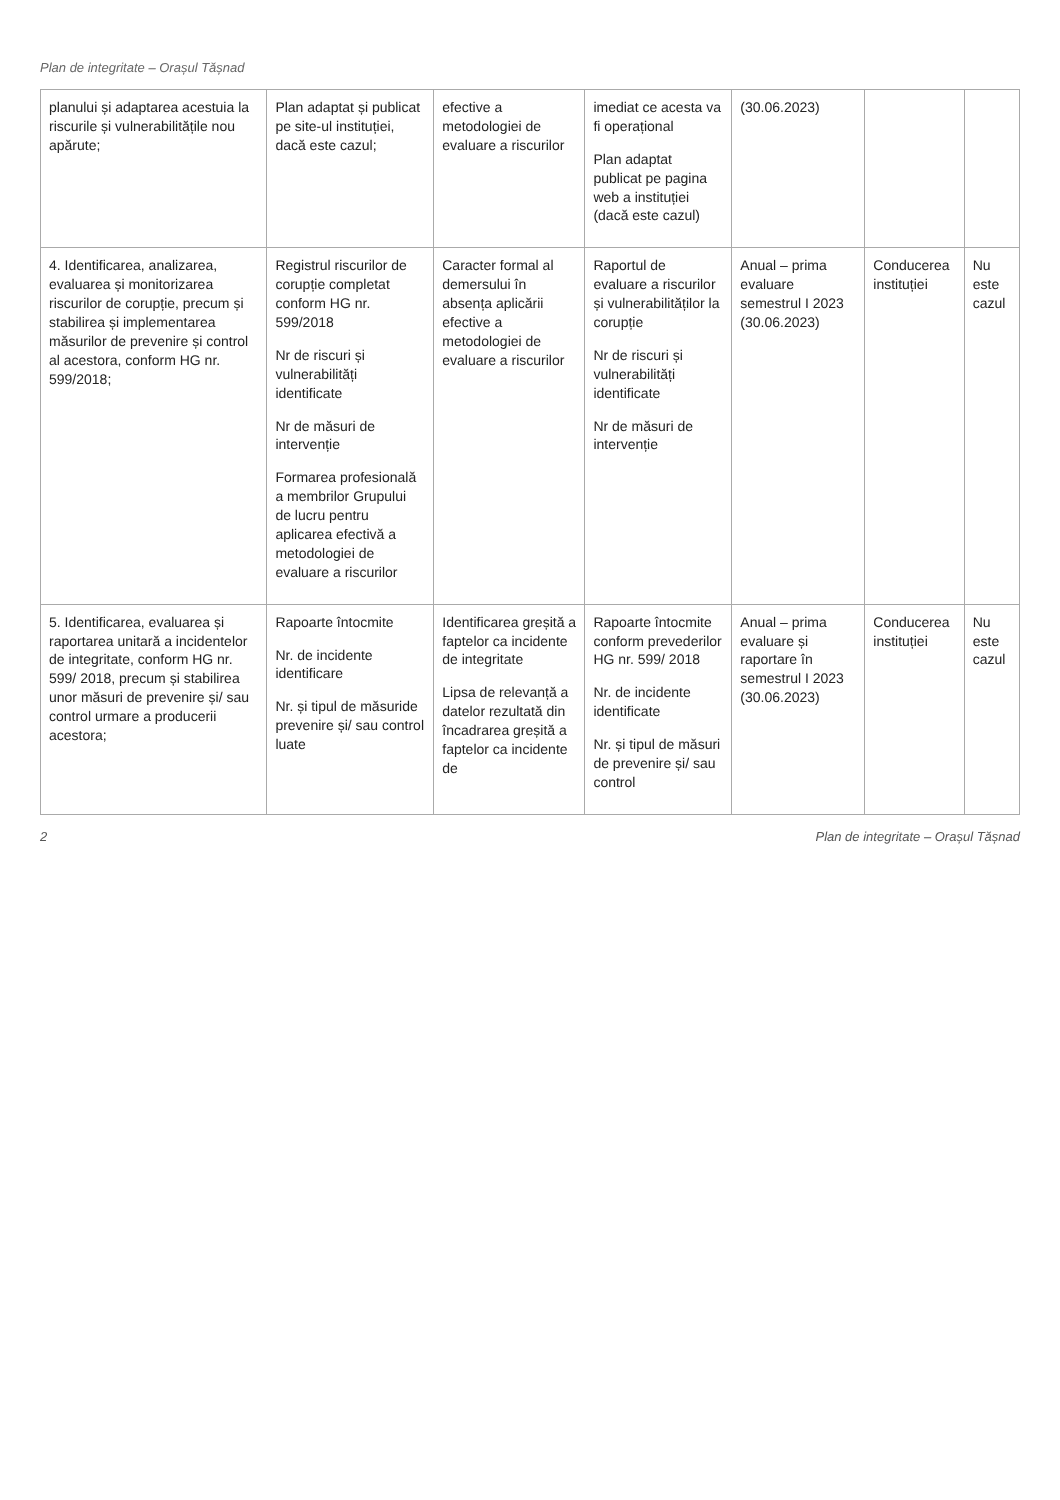Plan de integritate – Orașul Tășnad
| planului și adaptarea acestuia la riscurile și vulnerabilitățile nou apărute; | Plan adaptat și publicat pe site-ul instituției, dacă este cazul; | efective a metodologiei de evaluare a riscurilor | imediat ce acesta va fi operațional Plan adaptat publicat pe pagina web a instituției (dacă este cazul) | (30.06.2023) | | |
| 4. Identificarea, analizarea, evaluarea și monitorizarea riscurilor de corupție, precum și stabilirea și implementarea măsurilor de prevenire și control al acestora, conform HG nr. 599/2018; | Registrul riscurilor de corupție completat conform HG nr. 599/2018 Nr de riscuri și vulnerabilități identificate Nr de măsuri de intervenție Formarea profesională a membrilor Grupului de lucru pentru aplicarea efectivă a metodologiei de evaluare a riscurilor | Caracter formal al demersului în absența aplicării efective a metodologiei de evaluare a riscurilor | Raportul de evaluare a riscurilor și vulnerabilităților la corupție Nr de riscuri și vulnerabilități identificate Nr de măsuri de intervenție | Anual – prima evaluare semestrul I 2023 (30.06.2023) | Conducerea instituției | Nu este cazul |
| 5. Identificarea, evaluarea și raportarea unitară a incidentelor de integritate, conform HG nr. 599/ 2018, precum și stabilirea unor măsuri de prevenire și/ sau control urmare a producerii acestora; | Rapoarte întocmite Nr. de incidente identificare Nr. și tipul de măsuride prevenire și/ sau control luate | Identificarea greșită a faptelor ca incidente de integritate Lipsa de relevanță a datelor rezultată din încadrarea greșită a faptelor ca incidente de | Rapoarte întocmite conform prevederilor HG nr. 599/ 2018 Nr. de incidente identificate Nr. și tipul de măsuri de prevenire și/ sau control | Anual – prima evaluare și raportare în semestrul I 2023 (30.06.2023) | Conducerea instituției | Nu este cazul |
2 Plan de integritate – Orașul Tășnad